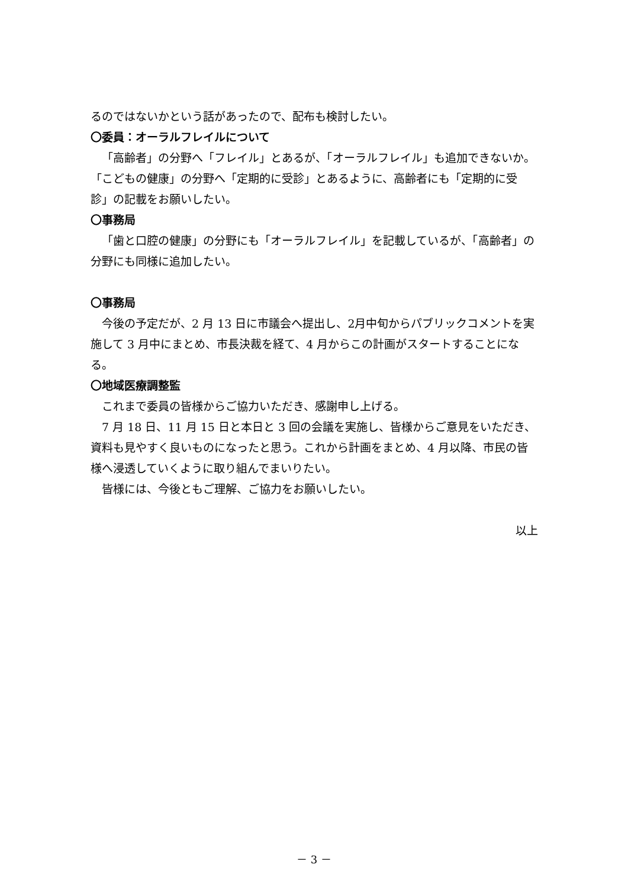るのではないかという話があったので、配布も検討したい。
〇委員：オーラルフレイルについて
「高齢者」の分野へ「フレイル」とあるが、「オーラルフレイル」も追加できないか。「こどもの健康」の分野へ「定期的に受診」とあるように、高齢者にも「定期的に受診」の記載をお願いしたい。
〇事務局
「歯と口腔の健康」の分野にも「オーラルフレイル」を記載しているが、「高齢者」の分野にも同様に追加したい。
〇事務局
今後の予定だが、2 月 13 日に市議会へ提出し、2月中旬からパブリックコメントを実施して 3 月中にまとめ、市長決裁を経て、4 月からこの計画がスタートすることになる。
〇地域医療調整監
これまで委員の皆様からご協力いただき、感謝申し上げる。
7 月 18 日、11 月 15 日と本日と 3 回の会議を実施し、皆様からご意見をいただき、資料も見やすく良いものになったと思う。これから計画をまとめ、4 月以降、市民の皆様へ浸透していくように取り組んでまいりたい。
皆様には、今後ともご理解、ご協力をお願いしたい。
以上
－ 3 －